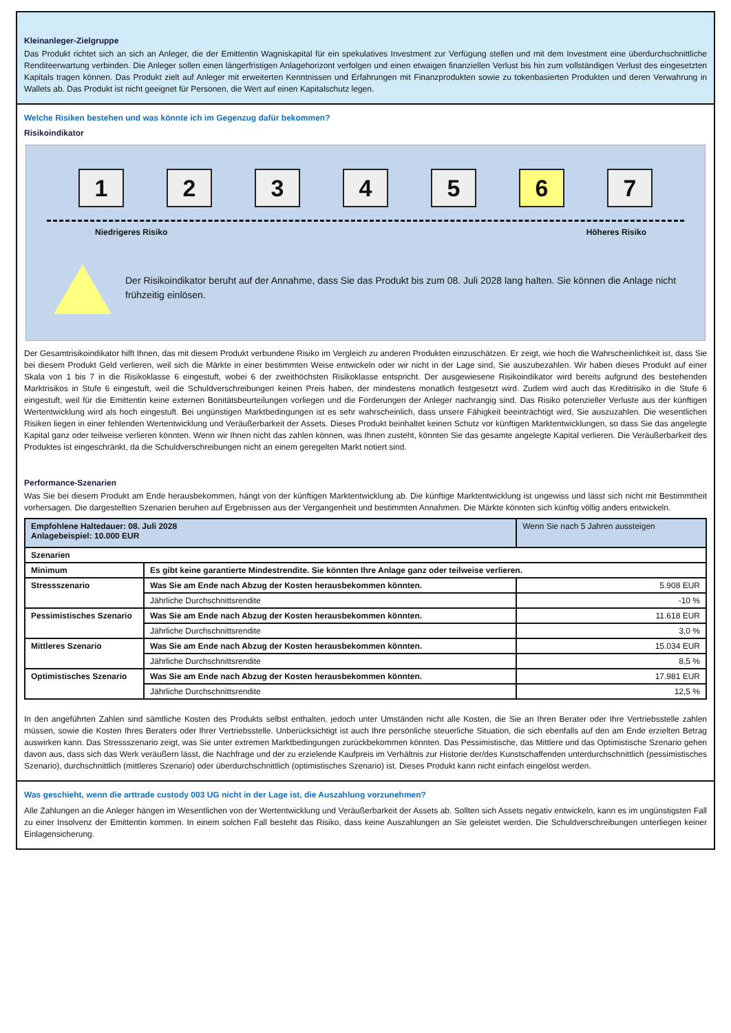Kleinanleger-Zielgruppe
Das Produkt richtet sich an sich an Anleger, die der Emittentin Wagniskapital für ein spekulatives Investment zur Verfügung stellen und mit dem Investment eine überdurchschnittliche Renditeerwartung verbinden. Die Anleger sollen einen längerfristigen Anlagehorizont verfolgen und einen etwaigen finanziellen Verlust bis hin zum vollständigen Verlust des eingesetzten Kapitals tragen können. Das Produkt zielt auf Anleger mit erweiterten Kenntnissen und Erfahrungen mit Finanzprodukten sowie zu tokenbasierten Produkten und deren Verwahrung in Wallets ab. Das Produkt ist nicht geeignet für Personen, die Wert auf einen Kapitalschutz legen.
Welche Risiken bestehen und was könnte ich im Gegenzug dafür bekommen?
Risikoindikator
1 2 3 4 5 6 7
Niedrigeres Risiko Höheres Risiko
Der Risikoindikator beruht auf der Annahme, dass Sie das Produkt bis zum 08. Juli 2028 lang halten. Sie können die Anlage nicht frühzeitig einlösen.
Der Gesamtrisikoindikator hilft Ihnen, das mit diesem Produkt verbundene Risiko im Vergleich zu anderen Produkten einzuschätzen. Er zeigt, wie hoch die Wahrscheinlichkeit ist, dass Sie bei diesem Produkt Geld verlieren, weil sich die Märkte in einer bestimmten Weise entwickeln oder wir nicht in der Lage sind, Sie auszubezahlen. Wir haben dieses Produkt auf einer Skala von 1 bis 7 in die Risikoklasse 6 eingestuft, wobei 6 der zweithöchsten Risikoklasse entspricht. Der ausgewiesene Risikoindikator wird bereits aufgrund des bestehenden Marktrisikos in Stufe 6 eingestuft, weil die Schuldverschreibungen keinen Preis haben, der mindestens monatlich festgesetzt wird. Zudem wird auch das Kreditrisiko in die Stufe 6 eingestuft, weil für die Emittentin keine externen Bonitätsbeurteilungen vorliegen und die Forderungen der Anleger nachrangig sind. Das Risiko potenzieller Verluste aus der künftigen Wertentwicklung wird als hoch eingestuft. Bei ungünstigen Marktbedingungen ist es sehr wahrscheinlich, dass unsere Fähigkeit beeinträchtigt wird, Sie auszuzahlen. Die wesentlichen Risiken liegen in einer fehlenden Wertentwicklung und Veräußerbarkeit der Assets. Dieses Produkt beinhaltet keinen Schutz vor künftigen Marktentwicklungen, so dass Sie das angelegte Kapital ganz oder teilweise verlieren könnten. Wenn wir Ihnen nicht das zahlen können, was Ihnen zusteht, könnten Sie das gesamte angelegte Kapital verlieren. Die Veräußerbarkeit des Produktes ist eingeschränkt, da die Schuldverschreibungen nicht an einem geregelten Markt notiert sind.
Performance-Szenarien
Was Sie bei diesem Produkt am Ende herausbekommen, hängt von der künftigen Marktentwicklung ab. Die künftige Marktentwicklung ist ungewiss und lässt sich nicht mit Bestimmtheit vorhersagen. Die dargestellten Szenarien beruhen auf Ergebnissen aus der Vergangenheit und bestimmten Annahmen. Die Märkte könnten sich künftig völlig anders entwickeln.
| Empfohlene Haltedauer: 08. Juli 2028 Anlagebeispiel: 10.000 EUR | | Wenn Sie nach 5 Jahren aussteigen |
| Szenarien | | |
| Minimum | Es gibt keine garantierte Mindestrendite. Sie könnten Ihre Anlage ganz oder teilweise verlieren. | |
| Stressszenario | Was Sie am Ende nach Abzug der Kosten herausbekommen könnten. | 5.908 EUR |
| | Jährliche Durchschnittsrendite | -10 % |
| Pessimistisches Szenario | Was Sie am Ende nach Abzug der Kosten herausbekommen könnten. | 11.618 EUR |
| | Jährliche Durchschnittsrendite | 3,0 % |
| Mittleres Szenario | Was Sie am Ende nach Abzug der Kosten herausbekommen könnten. | 15.034 EUR |
| | Jährliche Durchschnittsrendite | 8,5 % |
| Optimistisches Szenario | Was Sie am Ende nach Abzug der Kosten herausbekommen könnten. | 17.981 EUR |
| | Jährliche Durchschnittsrendite | 12,5 % |
In den angeführten Zahlen sind sämtliche Kosten des Produkts selbst enthalten, jedoch unter Umständen nicht alle Kosten, die Sie an Ihren Berater oder Ihre Vertriebsstelle zahlen müssen, sowie die Kosten Ihres Beraters oder Ihrer Vertriebsstelle. Unberücksichtigt ist auch Ihre persönliche steuerliche Situation, die sich ebenfalls auf den am Ende erzielten Betrag auswirken kann. Das Stressszenario zeigt, was Sie unter extremen Marktbedingungen zurückbekommen könnten. Das Pessimistische, das Mittlere und das Optimistische Szenario gehen davon aus, dass sich das Werk veräußern lässt, die Nachfrage und der zu erzielende Kaufpreis im Verhältnis zur Historie der/des Kunstschaffenden unterdurchschnittlich (pessimistisches Szenario), durchschnittlich (mittleres Szenario) oder überdurchschnittlich (optimistisches Szenario) ist. Dieses Produkt kann nicht einfach eingelöst werden.
Was geschieht, wenn die arttrade custody 003 UG nicht in der Lage ist, die Auszahlung vorzunehmen?
Alle Zahlungen an die Anleger hängen im Wesentlichen von der Wertentwicklung und Veräußerbarkeit der Assets ab. Sollten sich Assets negativ entwickeln, kann es im ungünstigsten Fall zu einer Insolvenz der Emittentin kommen. In einem solchen Fall besteht das Risiko, dass keine Auszahlungen an Sie geleistet werden. Die Schuldverschreibungen unterliegen keiner Einlagensicherung.